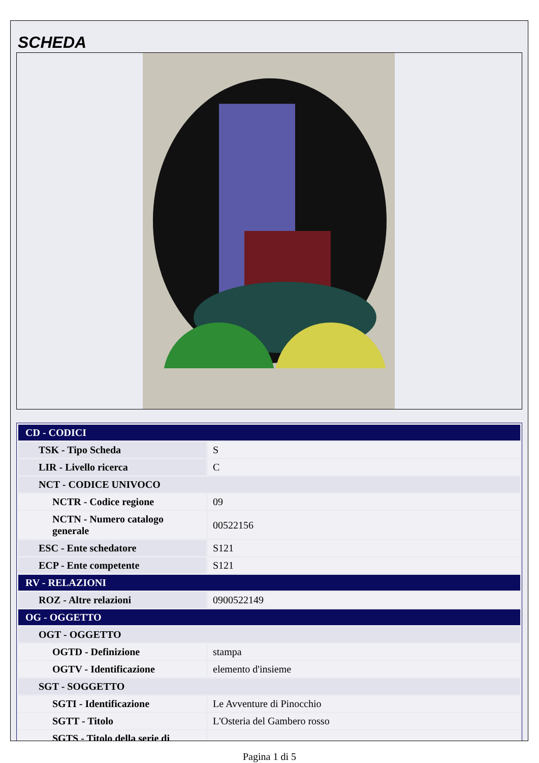SCHEDA
| CD - CODICI | |
| TSK - Tipo Scheda | S |
| LIR - Livello ricerca | C |
| NCT - CODICE UNIVOCO | |
| NCTR - Codice regione | 09 |
| NCTN - Numero catalogo generale | 00522156 |
| ESC - Ente schedatore | S121 |
| ECP - Ente competente | S121 |
| RV - RELAZIONI | |
| ROZ - Altre relazioni | 0900522149 |
| OG - OGGETTO | |
| OGT - OGGETTO | |
| OGTD - Definizione | stampa |
| OGTV - Identificazione | elemento d'insieme |
| SGT - SOGGETTO | |
| SGTI - Identificazione | Le Avventure di Pinocchio |
| SGTT - Titolo | L'Osteria del Gambero rosso |
| SGTS - Titolo della serie di | |
Pagina 1 di 5